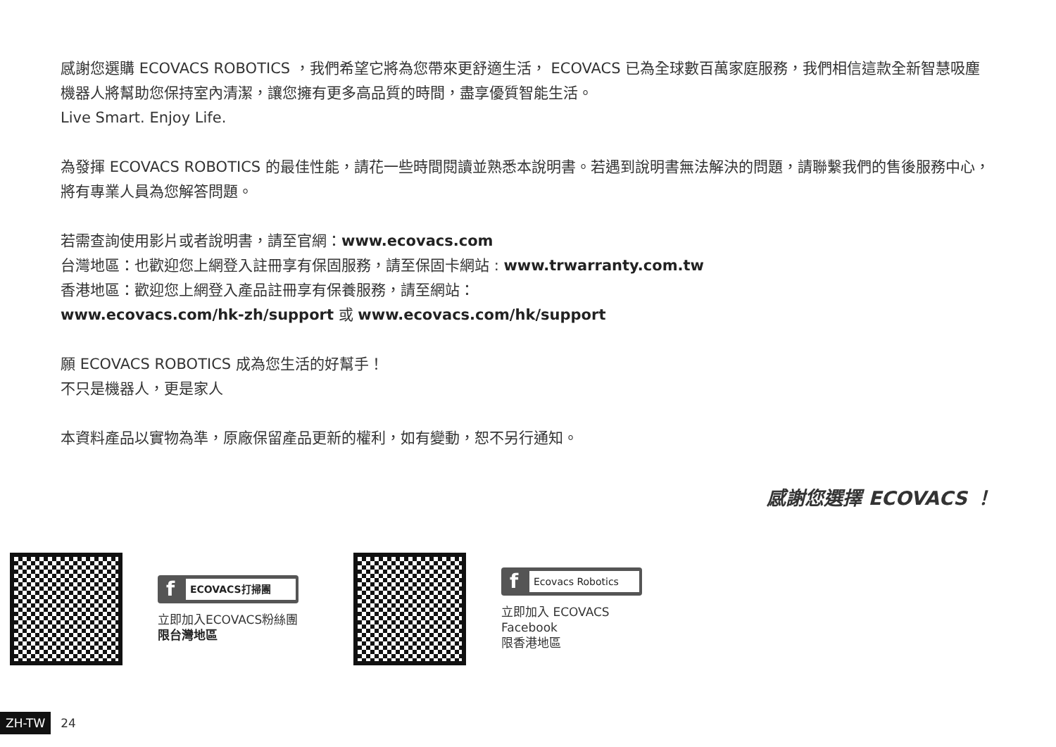感謝您選購 ECOVACS ROBOTICS ，我們希望它將為您帶來更舒適生活， ECOVACS 已為全球數百萬家庭服務，我們相信這款全新智慧吸塵機器人將幫助您保持室內清潔，讓您擁有更多高品質的時間，盡享優質智能生活。
Live Smart. Enjoy Life.
為發揮 ECOVACS ROBOTICS 的最佳性能，請花一些時間閱讀並熟悉本說明書。若遇到說明書無法解決的問題，請聯繫我們的售後服務中心，將有專業人員為您解答問題。
若需查詢使用影片或者說明書，請至官網：www.ecovacs.com
台灣地區：也歡迎您上網登入註冊享有保固服務，請至保固卡網站 : www.trwarranty.com.tw
香港地區：歡迎您上網登入產品註冊享有保養服務，請至網站：
www.ecovacs.com/hk-zh/support 或 www.ecovacs.com/hk/support
願 ECOVACS ROBOTICS 成為您生活的好幫手！
不只是機器人，更是家人
本資料產品以實物為準，原廠保留產品更新的權利，如有變動，恕不另行通知。
感謝您選擇 ECOVACS ！
f ECOVACS打掃團
立即加入ECOVACS粉絲團
限台灣地區
f Ecovacs Robotics
立即加入 ECOVACS Facebook
限香港地區
ZH-TW 24